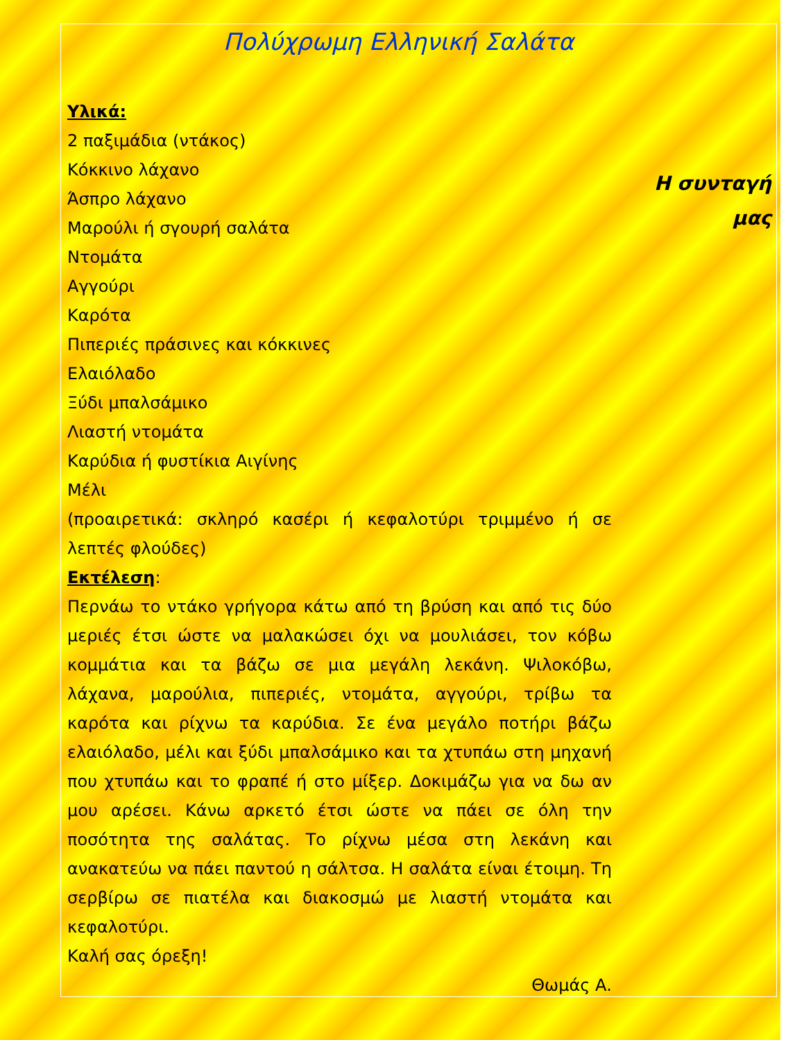Πολύχρωμη Ελληνική Σαλάτα
Υλικά:
2 παξιμάδια (ντάκος)
Κόκκινο λάχανο
Άσπρο λάχανο
Μαρούλι ή σγουρή σαλάτα
Ντομάτα
Αγγούρι
Καρότα
Πιπεριές πράσινες και κόκκινες
Ελαιόλαδο
Ξύδι μπαλσάμικο
Λιαστή ντομάτα
Καρύδια ή φυστίκια Αιγίνης
Μέλι
(προαιρετικά: σκληρό κασέρι ή κεφαλοτύρι τριμμένο ή σε λεπτές φλούδες)
Εκτέλεση:
Περνάω το ντάκο γρήγορα κάτω από τη βρύση και από τις δύο μεριές έτσι ώστε να μαλακώσει όχι να μουλιάσει, τον κόβω κομμάτια και τα βάζω σε μια μεγάλη λεκάνη. Ψιλοκόβω, λάχανα, μαρούλια, πιπεριές, ντομάτα, αγγούρι, τρίβω τα καρότα και ρίχνω τα καρύδια. Σε ένα μεγάλο ποτήρι βάζω ελαιόλαδο, μέλι και ξύδι μπαλσάμικο και τα χτυπάω στη μηχανή που χτυπάω και το φραπέ ή στο μίξερ. Δοκιμάζω για να δω αν μου αρέσει. Κάνω αρκετό έτσι ώστε να πάει σε όλη την ποσότητα της σαλάτας. Το ρίχνω μέσα στη λεκάνη και ανακατεύω να πάει παντού η σάλτσα. Η σαλάτα είναι έτοιμη. Τη σερβίρω σε πιατέλα και διακοσμώ με λιαστή ντομάτα και κεφαλοτύρι.
Καλή σας όρεξη!
Θωμάς Α.
Η συνταγή μας